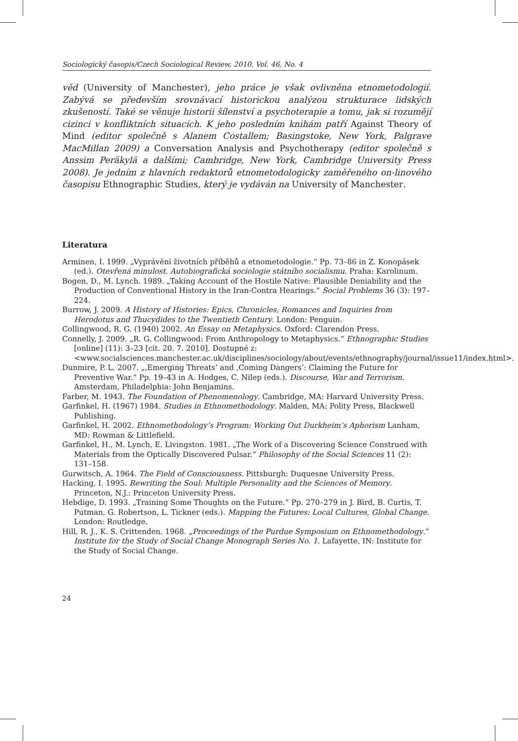Sociologický časopis/Czech Sociological Review, 2010, Vol. 46, No. 4
věd (University of Manchester), jeho práce je však ovlivněna etnometodologií. Zabývá se především srovnávací historickou analýzou strukturace lidských zkušeností. Také se věnuje historii šílenství a psychoterapie a tomu, jak si rozumějí cizinci v konfliktních situacích. K jeho posledním knihám patří Against Theory of Mind (editor společně s Alanem Costallem; Basingstoke, New York, Palgrave MacMillan 2009) a Conversation Analysis and Psychotherapy (editor společně s Anssim Peräkylä a dalšími; Cambridge, New York, Cambridge University Press 2008). Je jedním z hlavních redaktorů etnometodologicky zaměřeného on-linového časopisu Ethnographic Studies, který je vydáván na University of Manchester.
Literatura
Arminen, I. 1999. „Vyprávění životních příběhů a etnometodologie.“ Pp. 73–86 in Z. Konopásek (ed.). Otevřená minulost. Autobiografická sociologie státního socialismu. Praha: Karolinum.
Bogen, D., M. Lynch. 1989. „Taking Account of the Hostile Native: Plausible Deniability and the Production of Conventional History in the Iran-Contra Hearings.“ Social Problems 36 (3): 197–224.
Burrow, J. 2009. A History of Histories: Epics, Chronicles, Romances and Inquiries from Herodotus and Thucydides to the Twentieth Century. London: Penguin.
Collingwood, R. G. (1940) 2002. An Essay on Metaphysics. Oxford: Clarendon Press.
Connelly, J. 2009. „R. G. Collingwood: From Anthropology to Metaphysics.“ Ethnographic Studies [online] (11): 3–23 [cit. 20. 7. 2010]. Dostupné z: <www.socialsciences.manchester.ac.uk/disciplines/sociology/about/events/ethnography/journal/issue11/index.html>.
Dunmire, P. L. 2007. „‚Emerging Threats‘ and ‚Coming Dangers‘: Claiming the Future for Preventive War.“ Pp. 19–43 in A. Hodges, C. Nilep (eds.). Discourse, War and Terrorism. Amsterdam, Philadelphia: John Benjamins.
Farber, M. 1943. The Foundation of Phenomenology. Cambridge, MA: Harvard University Press.
Garfinkel, H. (1967) 1984. Studies in Ethnomethodology. Malden, MA: Polity Press, Blackwell Publishing.
Garfinkel, H. 2002. Ethnomethodology’s Program: Working Out Durkheim’s Aphorism Lanham, MD: Rowman & Littlefield.
Garfinkel, H., M. Lynch, E. Livingston. 1981. „The Work of a Discovering Science Construed with Materials from the Optically Discovered Pulsar.“ Philosophy of the Social Sciences 11 (2): 131–158.
Gurwitsch, A. 1964. The Field of Consciousness. Pittsburgh: Duquesne University Press.
Hacking, I. 1995. Rewriting the Soul: Multiple Personality and the Sciences of Memory. Princeton, N.J.: Princeton University Press.
Hebdige, D. 1993. „Training Some Thoughts on the Future.“ Pp. 270–279 in J. Bird, B. Curtis, T. Putman, G. Robertson, L. Tickner (eds.). Mapping the Futures: Local Cultures, Global Change. London: Routledge.
Hill, R. J., K. S. Crittenden. 1968. „Proceedings of the Purdue Symposium on Ethnomethodology.“ Institute for the Study of Social Change Monograph Series No. 1. Lafayette, IN: Institute for the Study of Social Change.
24